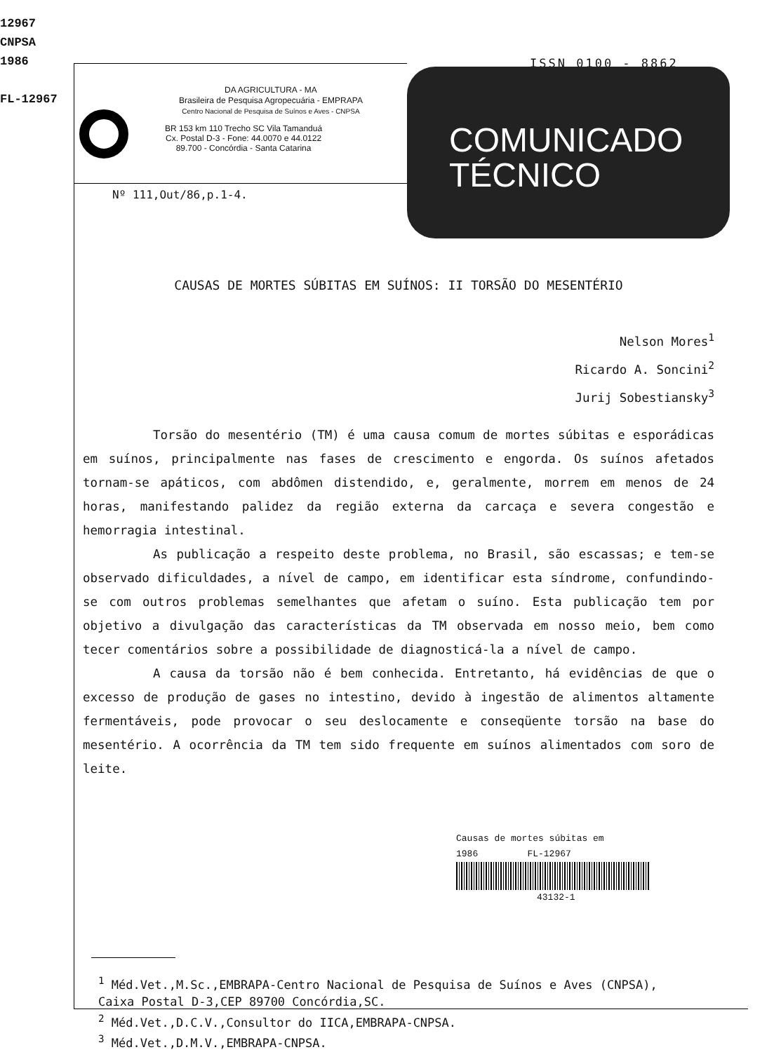12967
CNPSA
1986
FL-12967
ISSN 0100 - 8862
DA AGRICULTURA - MA
Brasileira de Pesquisa Agropecuária - EMPRAPA
Centro Nacional de Pesquisa de Suínos e Aves - CNPSA
BR 153 km 110 Trecho SC Vila Tamanduá
Cx. Postal D-3 - Fone: 44.0070 e 44.0122
89.700 - Concórdia - Santa Catarina
Nº 111,Out/86,p.1-4.
COMUNICADO
TÉCNICO
CAUSAS DE MORTES SÚBITAS EM SUÍNOS: II TORSÃO DO MESENTÉRIO
Nelson Mores<sup>1</sup>
Ricardo A. Soncini<sup>2</sup>
Jurij Sobestiansky<sup>3</sup>
Torsão do mesentério (TM) é uma causa comum de mortes súbitas e esporádicas em suínos, principalmente nas fases de crescimento e engorda. Os suínos afetados tornam-se apáticos, com abdômen distendido, e, geralmente, morrem em menos de 24 horas, manifestando palidez da região externa da carcaça e severa congestão e hemorragia intestinal.
As publicação a respeito deste problema, no Brasil, são escassas; e tem-se observado dificuldades, a nível de campo, em identificar esta síndrome, confundindo-se com outros problemas semelhantes que afetam o suíno. Esta publicação tem por objetivo a divulgação das características da TM observada em nosso meio, bem como tecer comentários sobre a possibilidade de diagnosticá-la a nível de campo.
A causa da torsão não é bem conhecida. Entretanto, há evidências de que o excesso de produção de gases no intestino, devido à ingestão de alimentos altamente fermentáveis, pode provocar o seu deslocamente e conseqüente torsão na base do mesentério. A ocorrência da TM tem sido frequente em suínos alimentados com soro de leite.
Causas de mortes súbitas em
1986 FL-12967
43132-1
<sup>1</sup> Méd.Vet.,M.Sc.,EMBRAPA-Centro Nacional de Pesquisa de Suínos e Aves (CNPSA),
Caixa Postal D-3,CEP 89700 Concórdia,SC.
<sup>2</sup> Méd.Vet.,D.C.V.,Consultor do IICA,EMBRAPA-CNPSA.
<sup>3</sup> Méd.Vet.,D.M.V.,EMBRAPA-CNPSA.